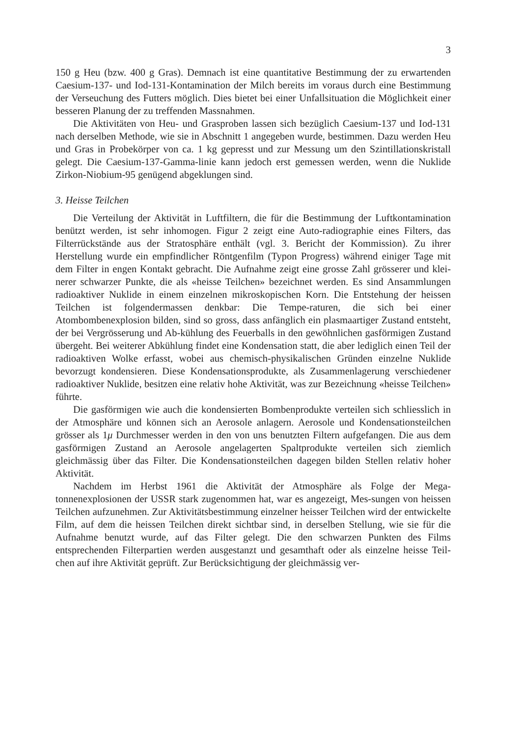3
150 g Heu (bzw. 400 g Gras). Demnach ist eine quantitative Bestimmung der zu erwartenden Caesium-137- und Iod-131-Kontamination der Milch bereits im voraus durch eine Bestimmung der Verseuchung des Futters möglich. Dies bietet bei einer Unfallsituation die Möglichkeit einer besseren Planung der zu treffenden Massnahmen.
Die Aktivitäten von Heu- und Grasproben lassen sich bezüglich Caesium-137 und Iod-131 nach derselben Methode, wie sie in Abschnitt 1 angegeben wurde, bestimmen. Dazu werden Heu und Gras in Probekörper von ca. 1 kg gepresst und zur Messung um den Szintillationskristall gelegt. Die Caesium-137-Gamma-linie kann jedoch erst gemessen werden, wenn die Nuklide Zirkon-Niobium-95 genügend abgeklungen sind.
3. Heisse Teilchen
Die Verteilung der Aktivität in Luftfiltern, die für die Bestimmung der Luftkontamination benützt werden, ist sehr inhomogen. Figur 2 zeigt eine Auto-radiographie eines Filters, das Filterrückstände aus der Stratosphäre enthält (vgl. 3. Bericht der Kommission). Zu ihrer Herstellung wurde ein empfindlicher Röntgenfilm (Typon Progress) während einiger Tage mit dem Filter in engen Kontakt gebracht. Die Aufnahme zeigt eine grosse Zahl grösserer und klei-nerer schwarzer Punkte, die als «heisse Teilchen» bezeichnet werden. Es sind Ansammlungen radioaktiver Nuklide in einem einzelnen mikroskopischen Korn. Die Entstehung der heissen Teilchen ist folgendermassen denkbar: Die Tempe-raturen, die sich bei einer Atombombenexplosion bilden, sind so gross, dass anfänglich ein plasmaartiger Zustand entsteht, der bei Vergrösserung und Ab-kühlung des Feuerballs in den gewöhnlichen gasförmigen Zustand übergeht. Bei weiterer Abkühlung findet eine Kondensation statt, die aber lediglich einen Teil der radioaktiven Wolke erfasst, wobei aus chemisch-physikalischen Gründen einzelne Nuklide bevorzugt kondensieren. Diese Kondensationsprodukte, als Zusammenlagerung verschiedener radioaktiver Nuklide, besitzen eine relativ hohe Aktivität, was zur Bezeichnung «heisse Teilchen» führte.
Die gasförmigen wie auch die kondensierten Bombenprodukte verteilen sich schliesslich in der Atmosphäre und können sich an Aerosole anlagern. Aerosole und Kondensationsteilchen grösser als 1μ Durchmesser werden in den von uns benutzten Filtern aufgefangen. Die aus dem gasförmigen Zustand an Aerosole angelagerten Spaltprodukte verteilen sich ziemlich gleichmässig über das Filter. Die Kondensationsteilchen dagegen bilden Stellen relativ hoher Aktivität.
Nachdem im Herbst 1961 die Aktivität der Atmosphäre als Folge der Mega-tonnenexplosionen der USSR stark zugenommen hat, war es angezeigt, Mes-sungen von heissen Teilchen aufzunehmen. Zur Aktivitätsbestimmung einzelner heisser Teilchen wird der entwickelte Film, auf dem die heissen Teilchen direkt sichtbar sind, in derselben Stellung, wie sie für die Aufnahme benutzt wurde, auf das Filter gelegt. Die den schwarzen Punkten des Films entsprechenden Filterpartien werden ausgestanzt und gesamthaft oder als einzelne heisse Teil-chen auf ihre Aktivität geprüft. Zur Berücksichtigung der gleichmässig ver-